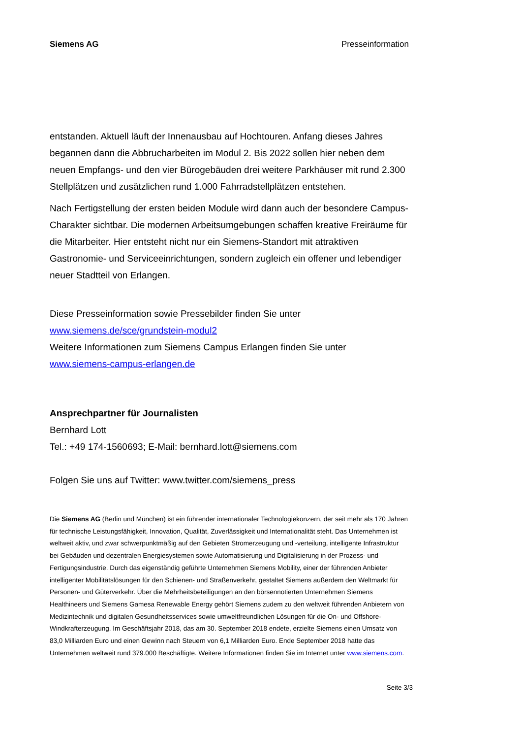Siemens AG Presseinformation
entstanden. Aktuell läuft der Innenausbau auf Hochtouren. Anfang dieses Jahres begannen dann die Abbrucharbeiten im Modul 2. Bis 2022 sollen hier neben dem neuen Empfangs- und den vier Bürogebäuden drei weitere Parkhäuser mit rund 2.300 Stellplätzen und zusätzlichen rund 1.000 Fahrradstellplätzen entstehen.
Nach Fertigstellung der ersten beiden Module wird dann auch der besondere Campus-Charakter sichtbar. Die modernen Arbeitsumgebungen schaffen kreative Freiräume für die Mitarbeiter. Hier entsteht nicht nur ein Siemens-Standort mit attraktiven Gastronomie- und Serviceeinrichtungen, sondern zugleich ein offener und lebendiger neuer Stadtteil von Erlangen.
Diese Presseinformation sowie Pressebilder finden Sie unter
www.siemens.de/sce/grundstein-modul2
Weitere Informationen zum Siemens Campus Erlangen finden Sie unter
www.siemens-campus-erlangen.de
Ansprechpartner für Journalisten
Bernhard Lott
Tel.: +49 174-1560693; E-Mail: bernhard.lott@siemens.com
Folgen Sie uns auf Twitter: www.twitter.com/siemens_press
Die Siemens AG (Berlin und München) ist ein führender internationaler Technologiekonzern, der seit mehr als 170 Jahren für technische Leistungsfähigkeit, Innovation, Qualität, Zuverlässigkeit und Internationalität steht. Das Unternehmen ist weltweit aktiv, und zwar schwerpunktmäßig auf den Gebieten Stromerzeugung und -verteilung, intelligente Infrastruktur bei Gebäuden und dezentralen Energiesystemen sowie Automatisierung und Digitalisierung in der Prozess- und Fertigungsindustrie. Durch das eigenständig geführte Unternehmen Siemens Mobility, einer der führenden Anbieter intelligenter Mobilitätslösungen für den Schienen- und Straßenverkehr, gestaltet Siemens außerdem den Weltmarkt für Personen- und Güterverkehr. Über die Mehrheitsbeteiligungen an den börsennotierten Unternehmen Siemens Healthineers und Siemens Gamesa Renewable Energy gehört Siemens zudem zu den weltweit führenden Anbietern von Medizintechnik und digitalen Gesundheitsservices sowie umweltfreundlichen Lösungen für die On- und Offshore-Windkrafterzeugung. Im Geschäftsjahr 2018, das am 30. September 2018 endete, erzielte Siemens einen Umsatz von 83,0 Milliarden Euro und einen Gewinn nach Steuern von 6,1 Milliarden Euro. Ende September 2018 hatte das Unternehmen weltweit rund 379.000 Beschäftigte. Weitere Informationen finden Sie im Internet unter www.siemens.com.
Seite 3/3